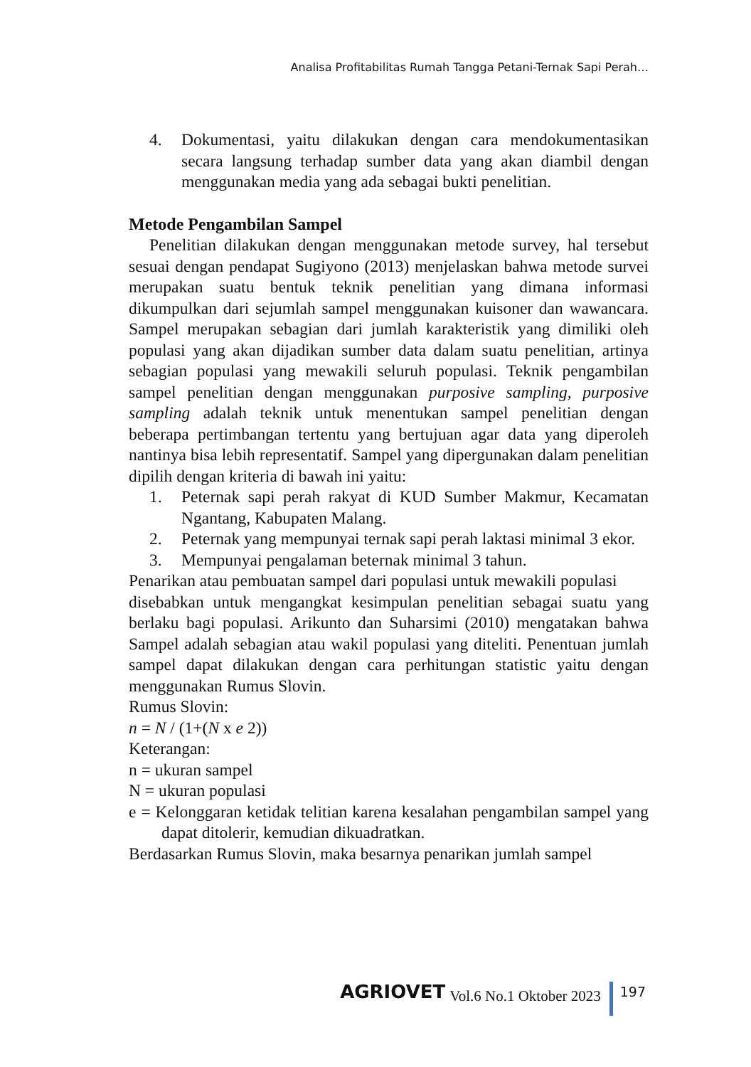Analisa Profitabilitas Rumah Tangga Petani-Ternak Sapi Perah…
4. Dokumentasi, yaitu dilakukan dengan cara mendokumentasikan secara langsung terhadap sumber data yang akan diambil dengan menggunakan media yang ada sebagai bukti penelitian.
Metode Pengambilan Sampel
Penelitian dilakukan dengan menggunakan metode survey, hal tersebut sesuai dengan pendapat Sugiyono (2013) menjelaskan bahwa metode survei merupakan suatu bentuk teknik penelitian yang dimana informasi dikumpulkan dari sejumlah sampel menggunakan kuisoner dan wawancara. Sampel merupakan sebagian dari jumlah karakteristik yang dimiliki oleh populasi yang akan dijadikan sumber data dalam suatu penelitian, artinya sebagian populasi yang mewakili seluruh populasi. Teknik pengambilan sampel penelitian dengan menggunakan purposive sampling, purposive sampling adalah teknik untuk menentukan sampel penelitian dengan beberapa pertimbangan tertentu yang bertujuan agar data yang diperoleh nantinya bisa lebih representatif. Sampel yang dipergunakan dalam penelitian dipilih dengan kriteria di bawah ini yaitu:
1. Peternak sapi perah rakyat di KUD Sumber Makmur, Kecamatan Ngantang, Kabupaten Malang.
2. Peternak yang mempunyai ternak sapi perah laktasi minimal 3 ekor.
3. Mempunyai pengalaman beternak minimal 3 tahun.
Penarikan atau pembuatan sampel dari populasi untuk mewakili populasi
disebabkan untuk mengangkat kesimpulan penelitian sebagai suatu yang berlaku bagi populasi. Arikunto dan Suharsimi (2010) mengatakan bahwa Sampel adalah sebagian atau wakil populasi yang diteliti. Penentuan jumlah sampel dapat dilakukan dengan cara perhitungan statistic yaitu dengan menggunakan Rumus Slovin.
Rumus Slovin:
n = N / (1+(N x e 2))
Keterangan:
n = ukuran sampel
N = ukuran populasi
e = Kelonggaran ketidak telitian karena kesalahan pengambilan sampel yang dapat ditolerir, kemudian dikuadratkan.
Berdasarkan Rumus Slovin, maka besarnya penarikan jumlah sampel
AGRIOVET Vol.6 No.1 Oktober 2023 197